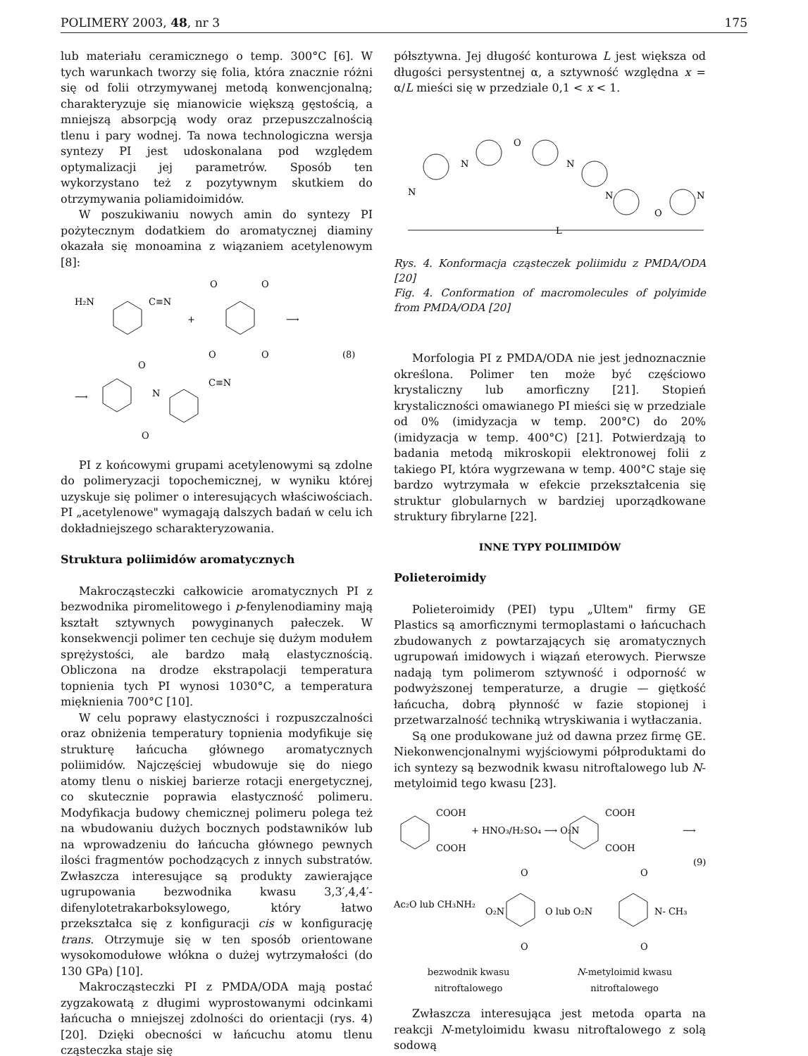POLIMERY 2003, 48, nr 3 175
lub materiału ceramicznego o temp. 300°C [6]. W tych warunkach tworzy się folia, która znacznie różni się od folii otrzymywanej metodą konwencjonalną; charakteryzuje się mianowicie większą gęstością, a mniejszą absorpcją wody oraz przepuszczalnością tlenu i pary wodnej. Ta nowa technologiczna wersja syntezy PI jest udoskonalana pod względem optymalizacji jej parametrów. Sposób ten wykorzystano też z pozytywnym skutkiem do otrzymywania poliamidoimidów.
W poszukiwaniu nowych amin do syntezy PI pożytecznym dodatkiem do aromatycznej diaminy okazała się monoamina z wiązaniem acetylenowym [8]:
H₂N
C≡N
+
O
O
O
O
⟶
(8)
⟶
O
O
N
C≡N
PI z końcowymi grupami acetylenowymi są zdolne do polimeryzacji topochemicznej, w wyniku której uzyskuje się polimer o interesujących właściwościach. PI „acetylenowe" wymagają dalszych badań w celu ich dokładniejszego scharakteryzowania.
Struktura poliimidów aromatycznych
Makrocząsteczki całkowicie aromatycznych PI z bezwodnika piromelitowego i p-fenylenodiaminy mają kształt sztywnych powyginanych pałeczek. W konsekwencji polimer ten cechuje się dużym modułem sprężystości, ale bardzo małą elastycznością. Obliczona na drodze ekstrapolacji temperatura topnienia tych PI wynosi 1030°C, a temperatura mięknienia 700°C [10].
W celu poprawy elastyczności i rozpuszczalności oraz obniżenia temperatury topnienia modyfikuje się strukturę łańcucha głównego aromatycznych poliimidów. Najczęściej wbudowuje się do niego atomy tlenu o niskiej barierze rotacji energetycznej, co skutecznie poprawia elastyczność polimeru. Modyfikacja budowy chemicznej polimeru polega też na wbudowaniu dużych bocznych podstawników lub na wprowadzeniu do łańcucha głównego pewnych ilości fragmentów pochodzących z innych substratów. Zwłaszcza interesujące są produkty zawierające ugrupowania bezwodnika kwasu 3,3′,4,4′-difenylotetrakarboksylowego, który łatwo przekształca się z konfiguracji cis w konfigurację trans. Otrzymuje się w ten sposób orientowane wysokomodułowe włókna o dużej wytrzymałości (do 130 GPa) [10].
Makrocząsteczki PI z PMDA/ODA mają postać zygzakowatą z długimi wyprostowanymi odcinkami łańcucha o mniejszej zdolności do orientacji (rys. 4) [20]. Dzięki obecności w łańcuchu atomu tlenu cząsteczka staje się
półsztywna. Jej długość konturowa L jest większa od długości persystentnej α, a sztywność względna x = α/L mieści się w przedziale 0,1 < x < 1.
N
N
O
N
N
O
N
L
Rys. 4. Konformacja cząsteczek poliimidu z PMDA/ODA [20]
Fig. 4. Conformation of macromolecules of polyimide from PMDA/ODA [20]
Morfologia PI z PMDA/ODA nie jest jednoznacznie określona. Polimer ten może być częściowo krystaliczny lub amorficzny [21]. Stopień krystaliczności omawianego PI mieści się w przedziale od 0% (imidyzacja w temp. 200°C) do 20% (imidyzacja w temp. 400°C) [21]. Potwierdzają to badania metodą mikroskopii elektronowej folii z takiego PI, która wygrzewana w temp. 400°C staje się bardzo wytrzymała w efekcie przekształcenia się struktur globularnych w bardziej uporządkowane struktury fibrylarne [22].
INNE TYPY POLIIMIDÓW
Polieteroimidy
Polieteroimidy (PEI) typu „Ultem" firmy GE Plastics są amorficznymi termoplastami o łańcuchach zbudowanych z powtarzających się aromatycznych ugrupowań imidowych i wiązań eterowych. Pierwsze nadają tym polimerom sztywność i odporność w podwyższonej temperaturze, a drugie — giętkość łańcucha, dobrą płynność w fazie stopionej i przetwarzalność techniką wtryskiwania i wytłaczania.
Są one produkowane już od dawna przez firmę GE. Niekonwencjonalnymi wyjściowymi półproduktami do ich syntezy są bezwodnik kwasu nitroftalowego lub N-metyloimid tego kwasu [23].
COOH
COOH
+ HNO₃/H₂SO₄ ⟶ O₂N
COOH
COOH
⟶
(9)
Ac₂O lub CH₃NH₂
O₂N
O lub O₂N
N- CH₃
O
O
O
O
bezwodnik kwasu
nitroftalowego N-metyloimid kwasu
nitroftalowego
Zwłaszcza interesująca jest metoda oparta na reakcji N-metyloimidu kwasu nitroftalowego z solą sodową